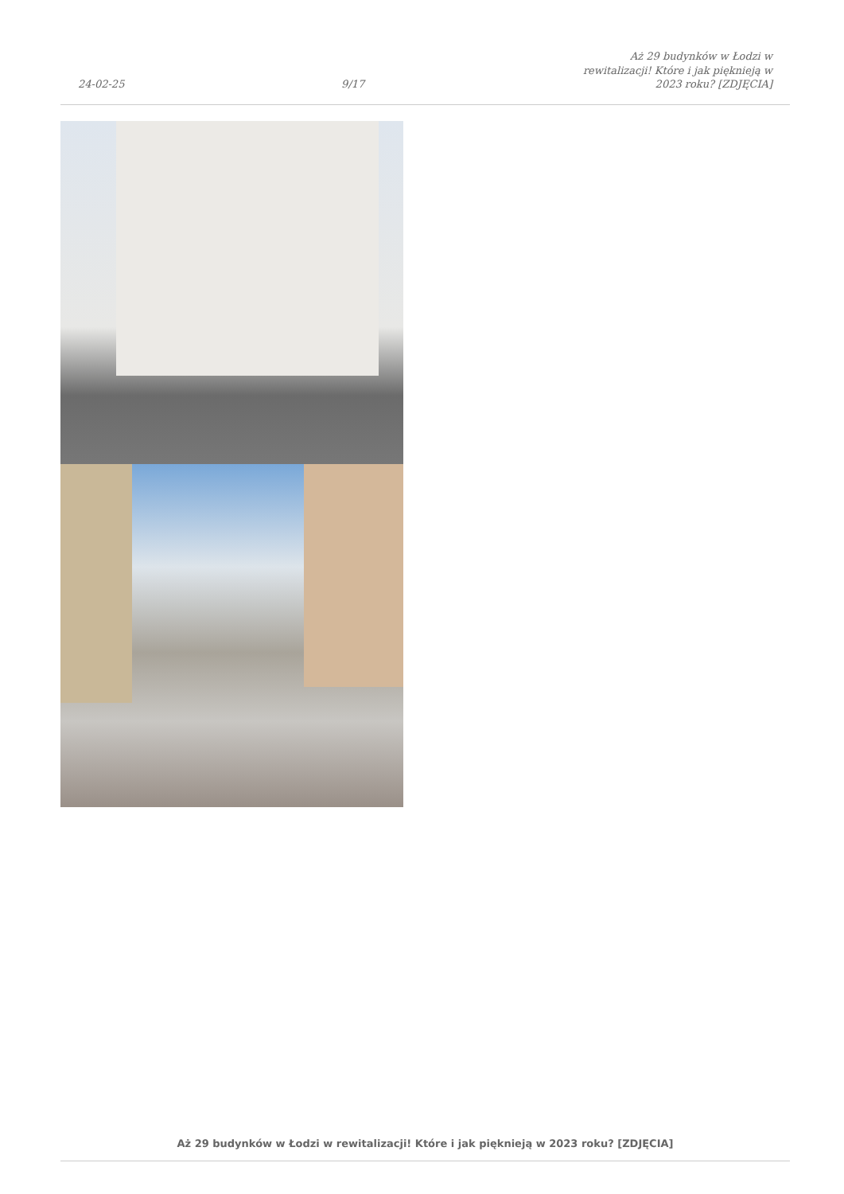24-02-25
9/17
Aż 29 budynków w Łodzi w rewitalizacji! Które i jak pięknieją w 2023 roku? [ZDJĘCIA]
Aż 29 budynków w Łodzi w rewitalizacji! Które i jak pięknieją w 2023 roku? [ZDJĘCIA]